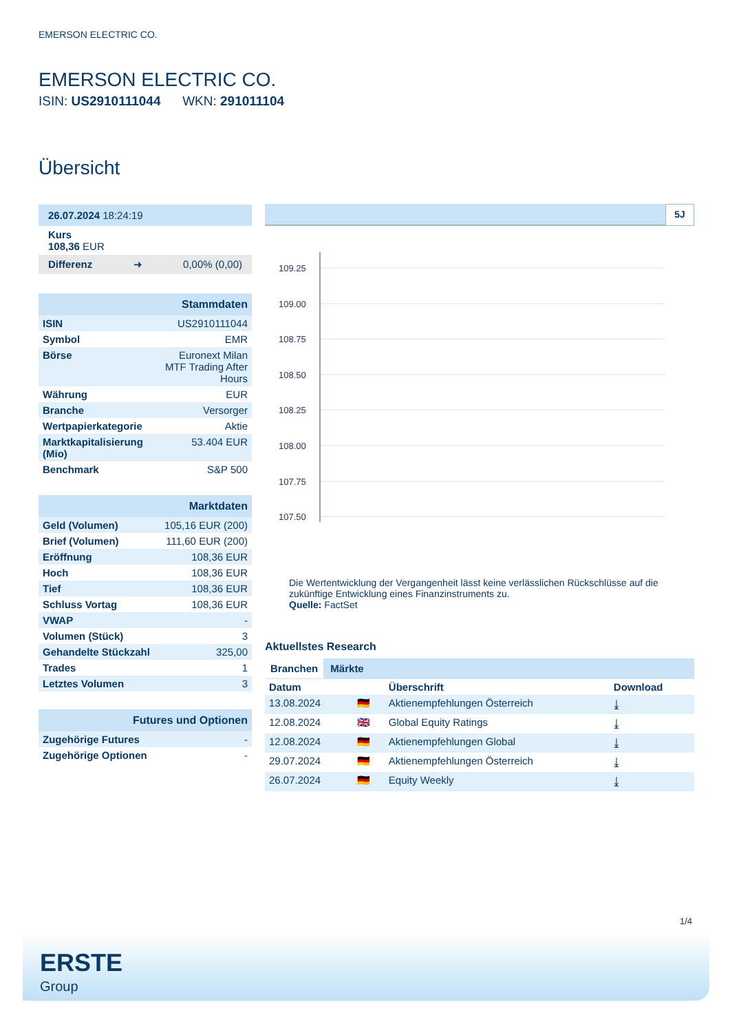EMERSON ELECTRIC CO.
EMERSON ELECTRIC CO.
ISIN: US2910111044 WKN: 291011104
Übersicht
26.07.2024 18:24:19
Kurs
108,36 EUR
Differenz ➜ 0,00% (0,00)
| Stammdaten | |
| ISIN | US2910111044 |
| Symbol | EMR |
| Börse | Euronext Milan MTF Trading After Hours |
| Währung | EUR |
| Branche | Versorger |
| Wertpapierkategorie | Aktie |
| Marktkapitalisierung (Mio) | 53.404 EUR |
| Benchmark | S&P 500 |
| Marktdaten | |
| Geld (Volumen) | 105,16 EUR (200) |
| Brief (Volumen) | 111,60 EUR (200) |
| Eröffnung | 108,36 EUR |
| Hoch | 108,36 EUR |
| Tief | 108,36 EUR |
| Schluss Vortag | 108,36 EUR |
| VWAP | - |
| Volumen (Stück) | 3 |
| Gehandelte Stückzahl | 325,00 |
| Trades | 1 |
| Letztes Volumen | 3 |
| Futures und Optionen | |
| Zugehörige Futures | - |
| Zugehörige Optionen | - |
5J
109.25
109.00
108.75
108.50
108.25
108.00
107.75
107.50
Die Wertentwicklung der Vergangenheit lässt keine verlässlichen Rückschlüsse auf die zukünftige Entwicklung eines Finanzinstruments zu.
Quelle: FactSet
Aktuellstes Research
Branchen Märkte
| Datum | | Überschrift | Download |
| --- | --- | --- | --- |
| 13.08.2024 | 🇩🇪 | Aktienempfehlungen Österreich | ⤓ |
| 12.08.2024 | 🇬🇧 | Global Equity Ratings | ⤓ |
| 12.08.2024 | 🇩🇪 | Aktienempfehlungen Global | ⤓ |
| 29.07.2024 | 🇩🇪 | Aktienempfehlungen Österreich | ⤓ |
| 26.07.2024 | 🇩🇪 | Equity Weekly | ⤓ |
1/4
ERSTE
Group